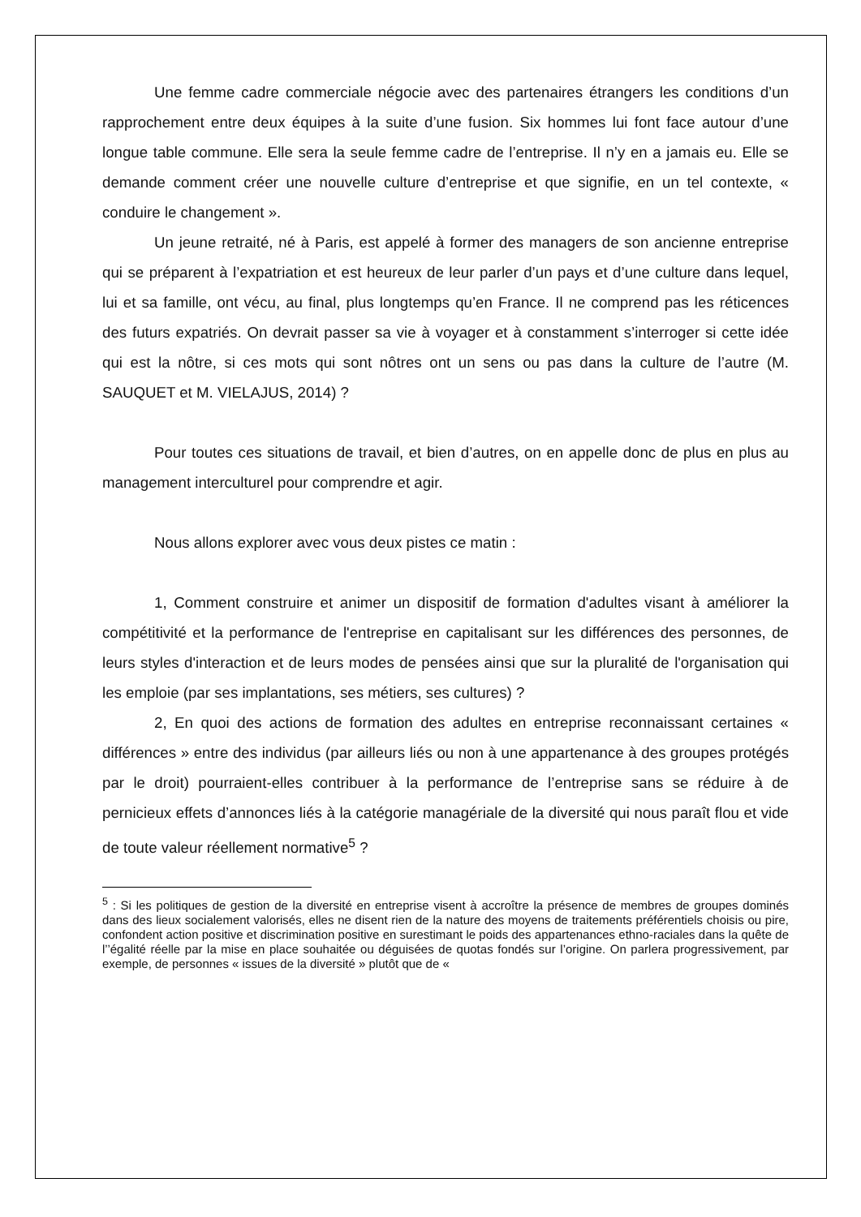Une femme cadre commerciale négocie avec des partenaires étrangers les conditions d’un rapprochement entre deux équipes à la suite d’une fusion. Six hommes lui font face autour d’une longue table commune. Elle sera la seule femme cadre de l’entreprise. Il n’y en a jamais eu. Elle se demande comment créer une nouvelle culture d’entreprise et que signifie, en un tel contexte, « conduire le changement ».
Un jeune retraité, né à Paris, est appelé à former des managers de son ancienne entreprise qui se préparent à l’expatriation et est heureux de leur parler d’un pays et d’une culture dans lequel, lui et sa famille, ont vécu, au final, plus longtemps qu’en France. Il ne comprend pas les réticences des futurs expatriés. On devrait passer sa vie à voyager et à constamment s’interroger si cette idée qui est la nôtre, si ces mots qui sont nôtres ont un sens ou pas dans la culture de l’autre (M. SAUQUET et M. VIELAJUS, 2014) ?
Pour toutes ces situations de travail, et bien d’autres, on en appelle donc de plus en plus au management interculturel pour comprendre et agir.
Nous allons explorer avec vous deux pistes ce matin :
1, Comment construire et animer un dispositif de formation d'adultes visant à améliorer la compétitivité et la performance de l'entreprise en capitalisant sur les différences des personnes, de leurs styles d'interaction et de leurs modes de pensées ainsi que sur la pluralité de l'organisation qui les emploie (par ses implantations, ses métiers, ses cultures) ?
2, En quoi des actions de formation des adultes en entreprise reconnaissant certaines « différences » entre des individus (par ailleurs liés ou non à une appartenance à des groupes protégés par le droit) pourraient-elles contribuer à la performance de l’entreprise sans se réduire à de pernicieux effets d’annonces liés à la catégorie managériale de la diversité qui nous paraît flou et vide de toute valeur réellement normative<sup>5</sup> ?
<sup>5</sup> : Si les politiques de gestion de la diversité en entreprise visent à accroître la présence de membres de groupes dominés dans des lieux socialement valorisés, elles ne disent rien de la nature des moyens de traitements préférentiels choisis ou pire, confondent action positive et discrimination positive en surestimant le poids des appartenances ethno-raciales dans la quête de l’’égalité réelle par la mise en place souhaitée ou déguisées de quotas fondés sur l’origine. On parlera progressivement, par exemple, de personnes « issues de la diversité » plutôt que de «